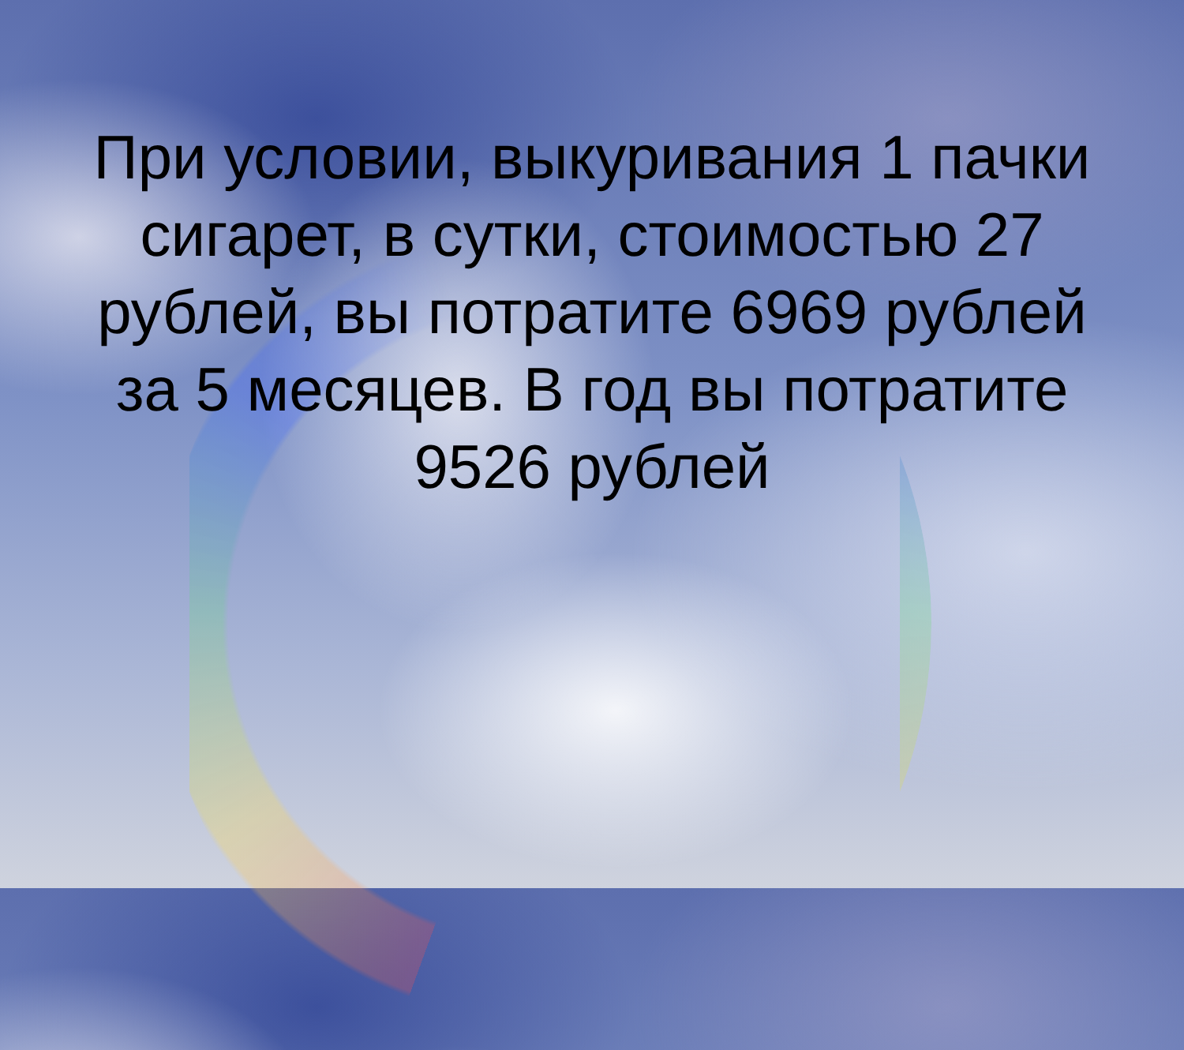При условии, выкуривания 1 пачки сигарет, в сутки, стоимостью 27 рублей, вы потратите 6969 рублей за 5 месяцев. В год вы потратите 9526 рублей